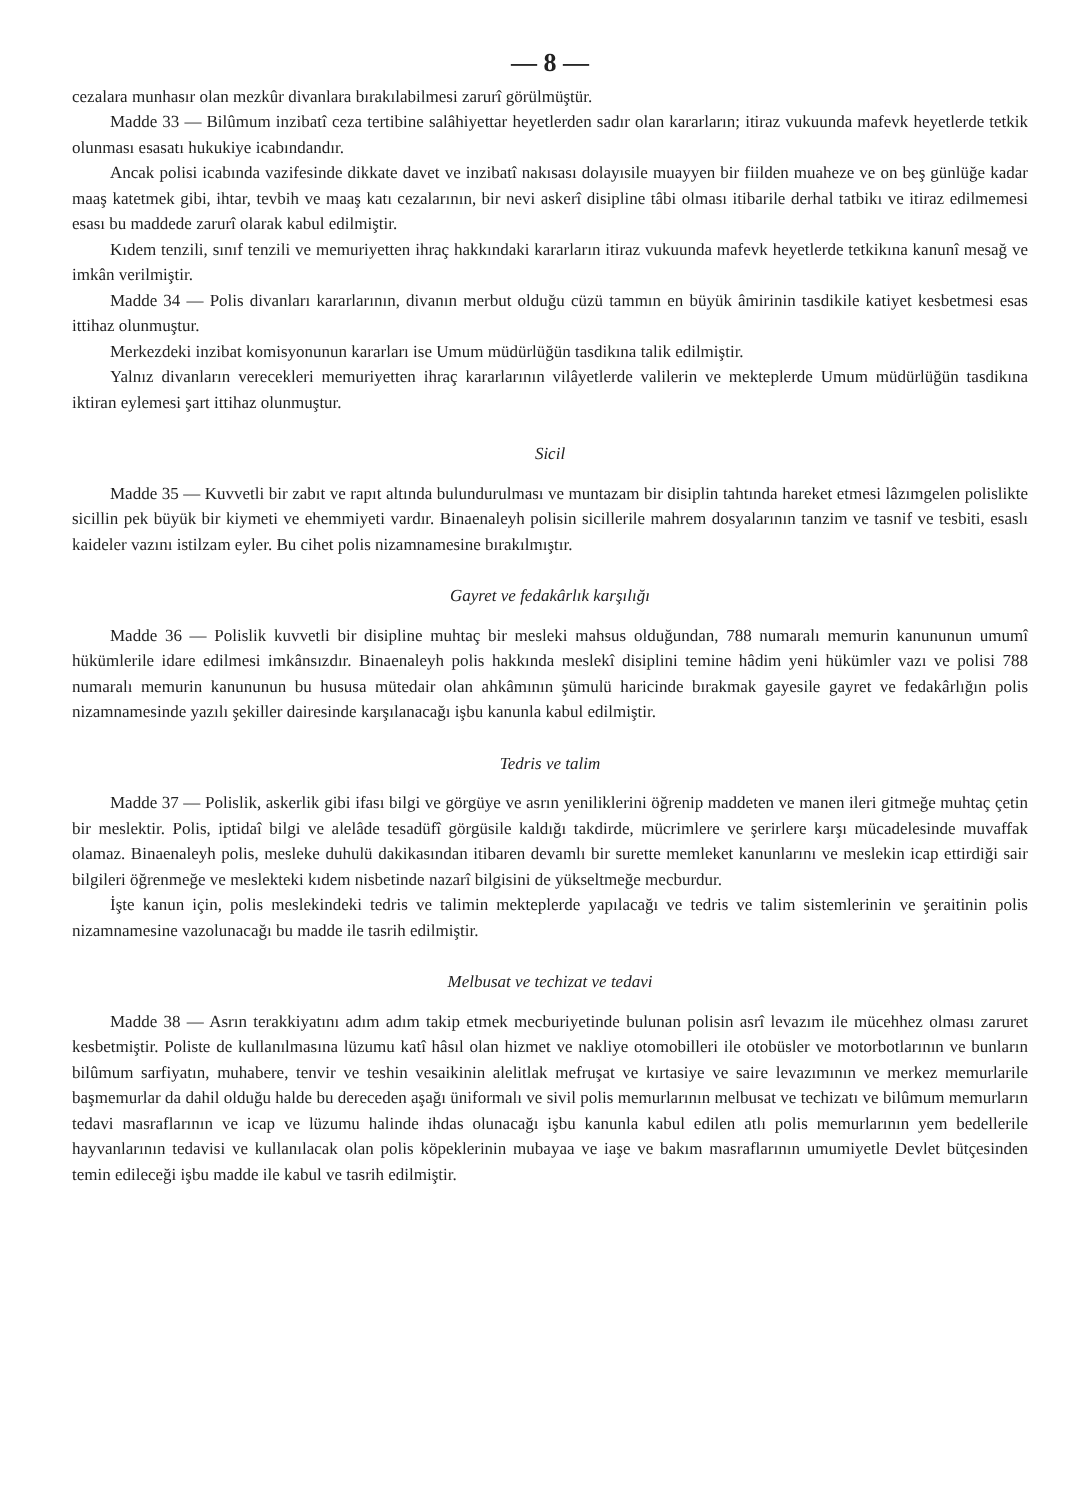— 8 —
cezalara munhasır olan mezkûr divanlara bırakılabilmesi zarurî görülmüştür.
Madde 33 — Bilûmum inzibatî ceza tertibine salâhiyettar heyetlerden sadır olan kararların; itiraz vukuunda mafevk heyetlerde tetkik olunması esasatı hukukiye icabındandır.
Ancak polisi icabında vazifesinde dikkate davet ve inzibatî nakısası dolayısile muayyen bir fiilden muaheze ve on beş günlüğe kadar maaş katetmek gibi, ihtar, tevbih ve maaş katı cezalarının, bir nevi askerî disipline tâbi olması itibarile derhal tatbikı ve itiraz edilmemesi esası bu maddede zarurî olarak kabul edilmiştir.
Kıdem tenzili, sınıf tenzili ve memuriyetten ihraç hakkındaki kararların itiraz vukuunda mafevk heyetlerde tetkikına kanunî mesağ ve imkân verilmiştir.
Madde 34 — Polis divanları kararlarının, divanın merbut olduğu cüzü tammın en büyük âmirinin tasdikile katiyet kesbetmesi esas ittihaz olunmuştur.
Merkezdeki inzibat komisyonunun kararları ise Umum müdürlüğün tasdikına talik edilmiştir.
Yalnız divanların verecekleri memuriyetten ihraç kararlarının vilâyetlerde valilerin ve mekteplerde Umum müdürlüğün tasdikına iktiran eylemesi şart ittihaz olunmuştur.
Sicil
Madde 35 — Kuvvetli bir zabıt ve rapıt altında bulundurulması ve muntazam bir disiplin tahtında hareket etmesi lâzımgelen polislikte sicillin pek büyük bir kiymeti ve ehemmiyeti vardır. Binaenaleyh polisin sicillerile mahrem dosyalarının tanzim ve tasnif ve tesbiti, esaslı kaideler vazını istilzam eyler. Bu cihet polis nizamnamesine bırakılmıştır.
Gayret ve fedakârlık karşılığı
Madde 36 — Polislik kuvvetli bir disipline muhtaç bir mesleki mahsus olduğundan, 788 numaralı memurin kanununun umumî hükümlerile idare edilmesi imkânsızdır. Binaenaleyh polis hakkında meslekî disiplini temine hâdim yeni hükümler vazı ve polisi 788 numaralı memurin kanununun bu hususa mütedair olan ahkâmının şümulü haricinde bırakmak gayesile gayret ve fedakârlığın polis nizamnamesinde yazılı şekiller dairesinde karşılanacağı işbu kanunla kabul edilmiştir.
Tedris ve talim
Madde 37 — Polislik, askerlik gibi ifası bilgi ve görgüye ve asrın yeniliklerini öğrenip maddeten ve manen ileri gitmeğe muhtaç çetin bir meslektir. Polis, iptidaî bilgi ve alelâde tesadüfî görgüsile kaldığı takdirde, mücrimlere ve şerirlere karşı mücadelesinde muvaffak olamaz. Binaenaleyh polis, mesleke duhulü dakikasından itibaren devamlı bir surette memleket kanunlarını ve meslekin icap ettirdiği sair bilgileri öğrenmeğe ve meslekteki kıdem nisbetinde nazarî bilgisini de yükseltmeğe mecburdur.
İşte kanun için, polis meslekindeki tedris ve talimin mekteplerde yapılacağı ve tedris ve talim sistemlerinin ve şeraitinin polis nizamnamesine vazolunacağı bu madde ile tasrih edilmiştir.
Melbusat ve techizat ve tedavi
Madde 38 — Asrın terakkiyatını adım adım takip etmek mecburiyetinde bulunan polisin asrî levazım ile mücehhez olması zaruret kesbetmiştir. Poliste de kullanılmasına lüzumu katî hâsıl olan hizmet ve nakliye otomobilleri ile otobüsler ve motorbotlarının ve bunların bilûmum sarfiyatın, muhabere, tenvir ve teshin vesaikinin alelitlak mefruşat ve kırtasiye ve saire levazımının ve merkez memurlarile başmemurlar da dahil olduğu halde bu dereceden aşağı üniformalı ve sivil polis memurlarının melbusat ve techizatı ve bilûmum memurların tedavi masraflarının ve icap ve lüzumu halinde ihdas olunacağı işbu kanunla kabul edilen atlı polis memurlarının yem bedellerile hayvanlarının tedavisi ve kullanılacak olan polis köpeklerinin mubayaa ve iaşe ve bakım masraflarının umumiyetle Devlet bütçesinden temin edileceği işbu madde ile kabul ve tasrih edilmiştir.